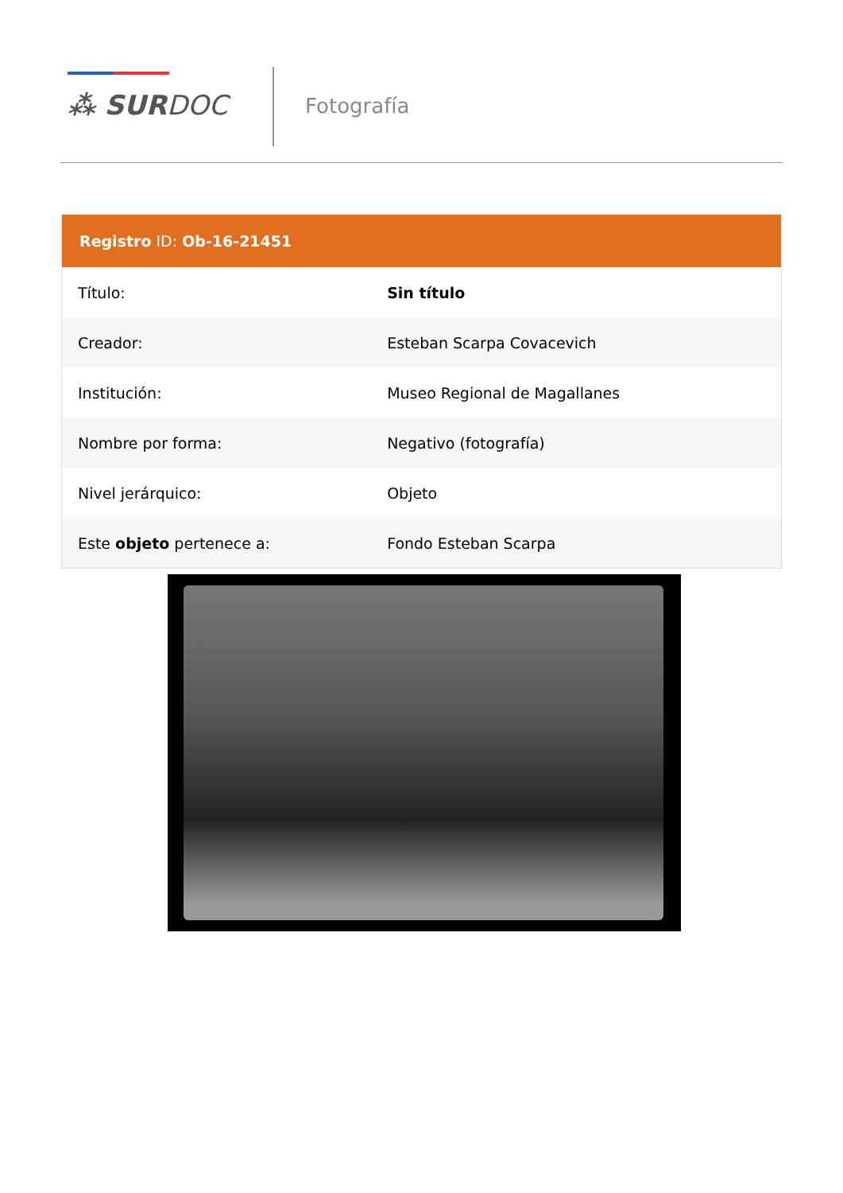⁂ SURDOC Fotografía
Registro ID: Ob-16-21451
| Título: | Sin título |
| Creador: | Esteban Scarpa Covacevich |
| Institución: | Museo Regional de Magallanes |
| Nombre por forma: | Negativo (fotografía) |
| Nivel jerárquico: | Objeto |
| Este objeto pertenece a: | Fondo Esteban Scarpa |